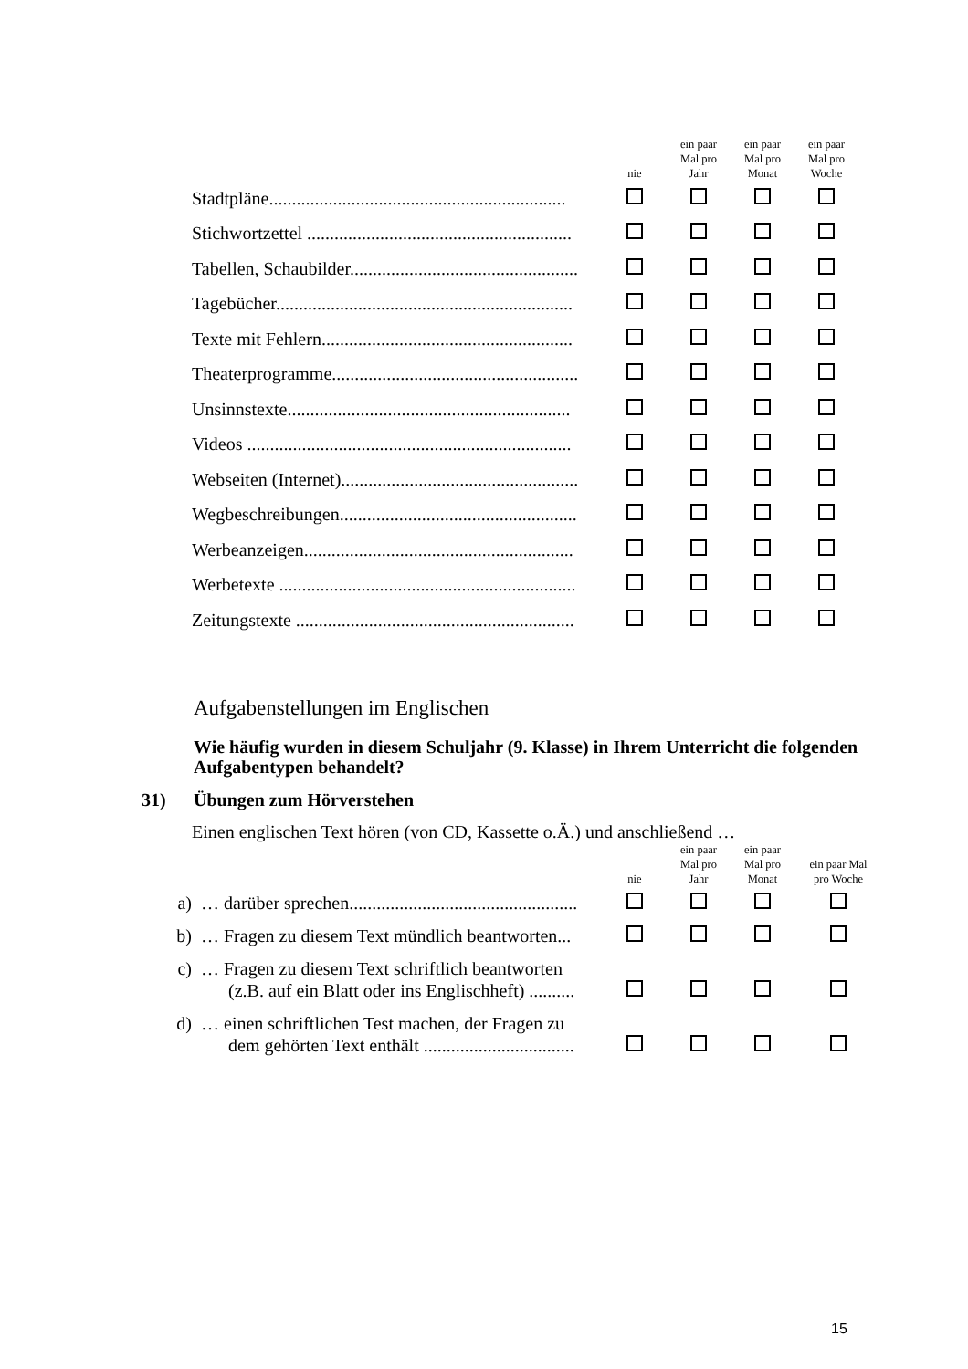| | nie | ein paar Mal pro Jahr | ein paar Mal pro Monat | ein paar Mal pro Woche |
| Stadtpläne................................................................. | | | | |
| Stichwortzettel .......................................................... | | | | |
| Tabellen, Schaubilder.................................................. | | | | |
| Tagebücher................................................................. | | | | |
| Texte mit Fehlern....................................................... | | | | |
| Theaterprogramme...................................................... | | | | |
| Unsinnstexte.............................................................. | | | | |
| Videos ....................................................................... | | | | |
| Webseiten (Internet).................................................... | | | | |
| Wegbeschreibungen.................................................... | | | | |
| Werbeanzeigen........................................................... | | | | |
| Werbetexte ................................................................. | | | | |
| Zeitungstexte ............................................................. | | | | |
Aufgabenstellungen im Englischen
Wie häufig wurden in diesem Schuljahr (9. Klasse) in Ihrem Unterricht die folgenden Aufgabentypen behandelt?
31) Übungen zum Hörverstehen
Einen englischen Text hören (von CD, Kassette o.Ä.) und anschließend …
| | | nie | ein paar Mal pro Jahr | ein paar Mal pro Monat | ein paar Mal pro Woche |
| a) | … darüber sprechen.................................................. | | | | |
| b) | … Fragen zu diesem Text mündlich beantworten... | | | | |
| c) | … Fragen zu diesem Text schriftlich beantworten (z.B. auf ein Blatt oder ins Englischheft) .......... | | | | |
| d) | … einen schriftlichen Test machen, der Fragen zu dem gehörten Text enthält ................................. | | | | |
15